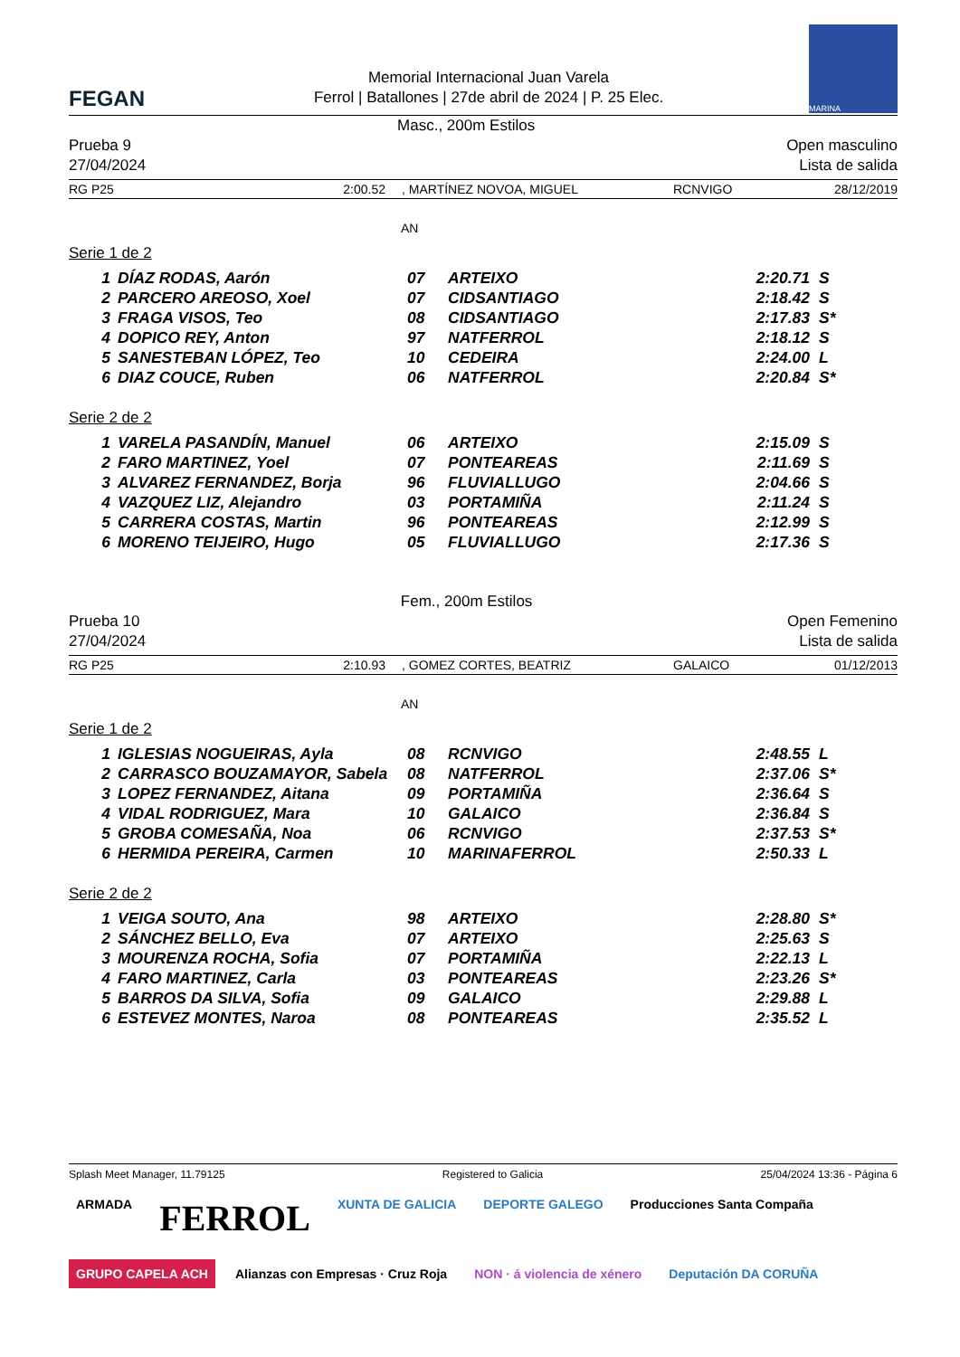FEGAN
Memorial Internacional Juan Varela
Ferrol | Batallones | 27de abril de 2024 | P. 25 Elec.
MARINA
Prueba 9
27/04/2024
Masc., 200m Estilos
Open masculino
Lista de salida
RG P25 2:00.52, MARTÍNEZ NOVOA, MIGUEL RCNVIGO 28/12/2019
AN
Serie 1 de 2
| 1 | DÍAZ RODAS, Aarón | 07 | ARTEIXO | 2:20.71 | S |
| 2 | PARCERO AREOSO, Xoel | 07 | CIDSANTIAGO | 2:18.42 | S |
| 3 | FRAGA VISOS, Teo | 08 | CIDSANTIAGO | 2:17.83 | S* |
| 4 | DOPICO REY, Anton | 97 | NATFERROL | 2:18.12 | S |
| 5 | SANESTEBAN LÓPEZ, Teo | 10 | CEDEIRA | 2:24.00 | L |
| 6 | DIAZ COUCE, Ruben | 06 | NATFERROL | 2:20.84 | S* |
Serie 2 de 2
| 1 | VARELA PASANDÍN, Manuel | 06 | ARTEIXO | 2:15.09 | S |
| 2 | FARO MARTINEZ, Yoel | 07 | PONTEAREAS | 2:11.69 | S |
| 3 | ALVAREZ FERNANDEZ, Borja | 96 | FLUVIALLUGO | 2:04.66 | S |
| 4 | VAZQUEZ LIZ, Alejandro | 03 | PORTAMIÑA | 2:11.24 | S |
| 5 | CARRERA COSTAS, Martin | 96 | PONTEAREAS | 2:12.99 | S |
| 6 | MORENO TEIJEIRO, Hugo | 05 | FLUVIALLUGO | 2:17.36 | S |
Prueba 10
27/04/2024
Fem., 200m Estilos
Open Femenino
Lista de salida
RG P25 2:10.93, GOMEZ CORTES, BEATRIZ GALAICO 01/12/2013
AN
Serie 1 de 2
| 1 | IGLESIAS NOGUEIRAS, Ayla | 08 | RCNVIGO | 2:48.55 | L |
| 2 | CARRASCO BOUZAMAYOR, Sabela | 08 | NATFERROL | 2:37.06 | S* |
| 3 | LOPEZ FERNANDEZ, Aitana | 09 | PORTAMIÑA | 2:36.64 | S |
| 4 | VIDAL RODRIGUEZ, Mara | 10 | GALAICO | 2:36.84 | S |
| 5 | GROBA COMESAÑA, Noa | 06 | RCNVIGO | 2:37.53 | S* |
| 6 | HERMIDA PEREIRA, Carmen | 10 | MARINAFERROL | 2:50.33 | L |
Serie 2 de 2
| 1 | VEIGA SOUTO, Ana | 98 | ARTEIXO | 2:28.80 | S* |
| 2 | SÁNCHEZ BELLO, Eva | 07 | ARTEIXO | 2:25.63 | S |
| 3 | MOURENZA ROCHA, Sofia | 07 | PORTAMIÑA | 2:22.13 | L |
| 4 | FARO MARTINEZ, Carla | 03 | PONTEAREAS | 2:23.26 | S* |
| 5 | BARROS DA SILVA, Sofia | 09 | GALAICO | 2:29.88 | L |
| 6 | ESTEVEZ MONTES, Naroa | 08 | PONTEAREAS | 2:35.52 | L |
Splash Meet Manager, 11.79125 Registered to Galicia 25/04/2024 13:36 - Página 6
ARMADA
FERROL
XUNTA DE GALICIA
DEPORTE GALEGO
Producciones Santa Compaña
GRUPO CAPELA ACH
Alianzas con Empresas · Cruz Roja
NON · á violencia de xénero
Deputación DA CORUÑA